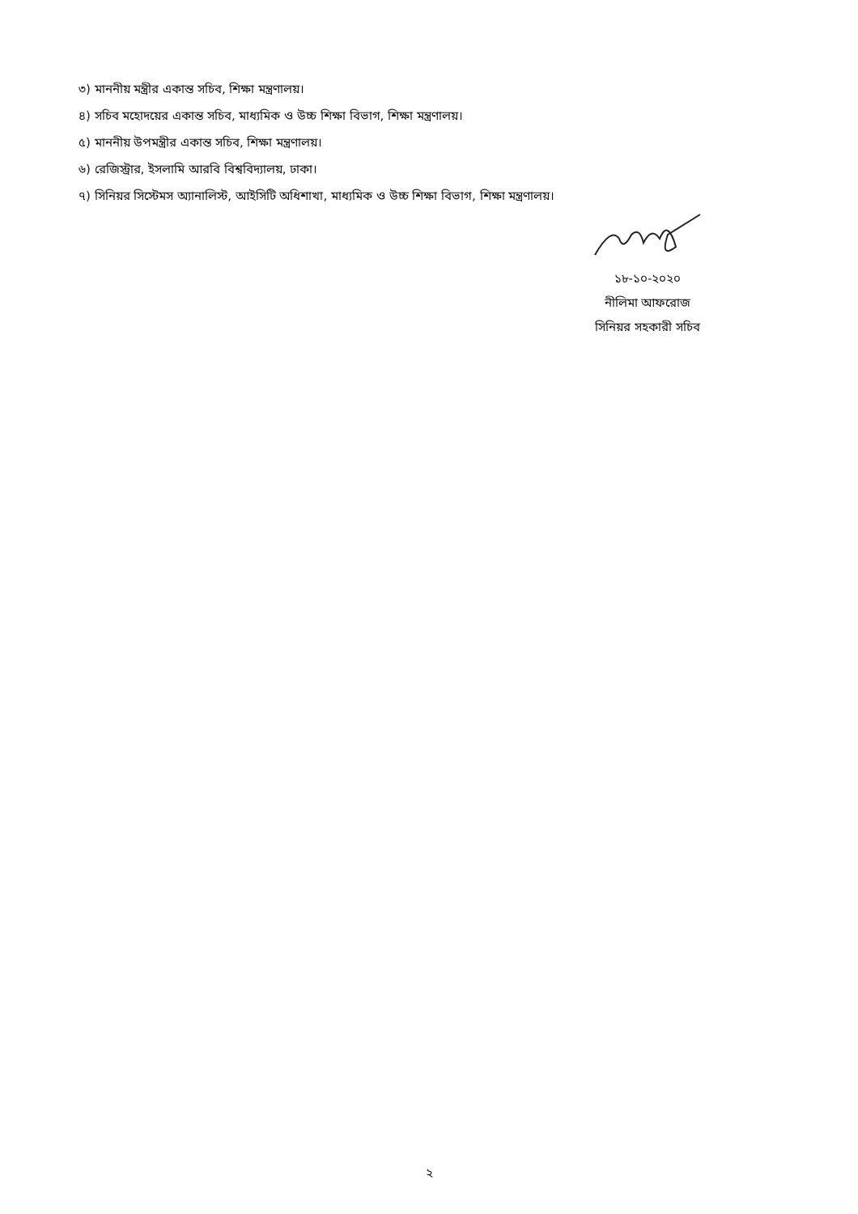৩) মাননীয় মন্ত্রীর একান্ত সচিব, শিক্ষা মন্ত্রণালয়।
৪) সচিব মহোদয়ের একান্ত সচিব, মাধ্যমিক ও উচ্চ শিক্ষা বিভাগ, শিক্ষা মন্ত্রণালয়।
৫) মাননীয় উপমন্ত্রীর একান্ত সচিব, শিক্ষা মন্ত্রণালয়।
৬) রেজিস্ট্রার, ইসলামি আরবি বিশ্ববিদ্যালয়, ঢাকা।
৭) সিনিয়র সিস্টেমস অ্যানালিস্ট, আইসিটি অধিশাখা, মাধ্যমিক ও উচ্চ শিক্ষা বিভাগ, শিক্ষা মন্ত্রণালয়।
১৮-১০-২০২০
নীলিমা আফরোজ
সিনিয়র সহকারী সচিব
২